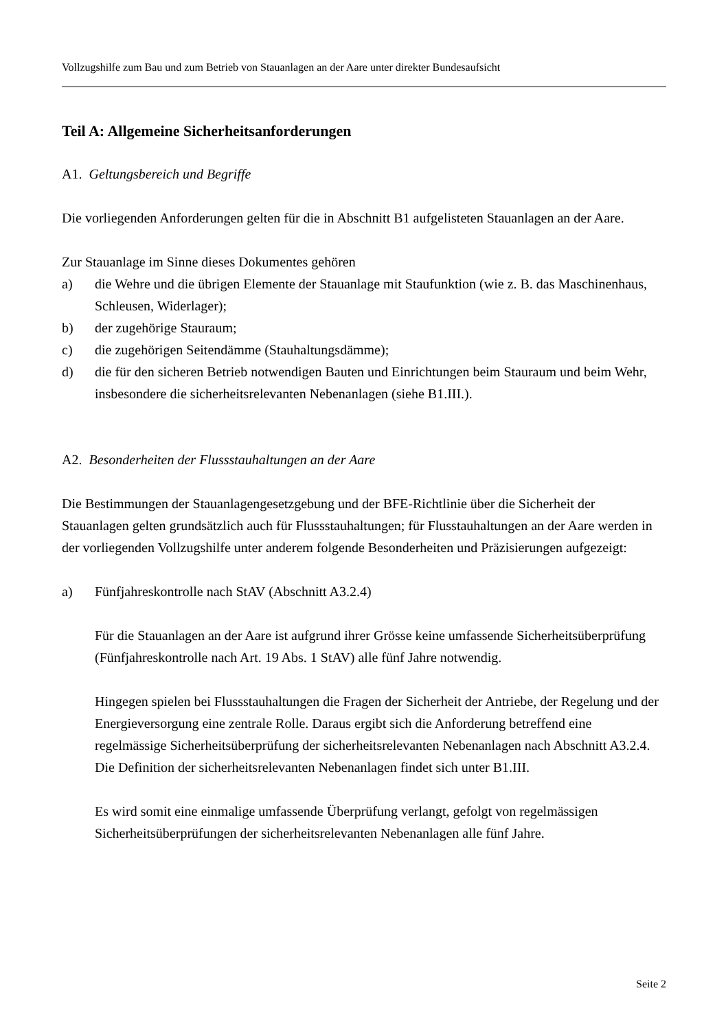Vollzugshilfe zum Bau und zum Betrieb von Stauanlagen an der Aare unter direkter Bundesaufsicht
Teil A: Allgemeine Sicherheitsanforderungen
A1. Geltungsbereich und Begriffe
Die vorliegenden Anforderungen gelten für die in Abschnitt B1 aufgelisteten Stauanlagen an der Aare.
Zur Stauanlage im Sinne dieses Dokumentes gehören
a) die Wehre und die übrigen Elemente der Stauanlage mit Staufunktion (wie z. B. das Maschinenhaus, Schleusen, Widerlager);
b) der zugehörige Stauraum;
c) die zugehörigen Seitendämme (Stauhaltungsdämme);
d) die für den sicheren Betrieb notwendigen Bauten und Einrichtungen beim Stauraum und beim Wehr, insbesondere die sicherheitsrelevanten Nebenanlagen (siehe B1.III.).
A2. Besonderheiten der Flussstauhaltungen an der Aare
Die Bestimmungen der Stauanlagengesetzgebung und der BFE-Richtlinie über die Sicherheit der Stauanlagen gelten grundsätzlich auch für Flussstauhaltungen; für Flusstauhaltungen an der Aare werden in der vorliegenden Vollzugshilfe unter anderem folgende Besonderheiten und Präzisierungen aufgezeigt:
a) Fünfjahreskontrolle nach StAV (Abschnitt A3.2.4)
Für die Stauanlagen an der Aare ist aufgrund ihrer Grösse keine umfassende Sicherheitsüberprüfung (Fünfjahreskontrolle nach Art. 19 Abs. 1 StAV) alle fünf Jahre notwendig.
Hingegen spielen bei Flussstauhaltungen die Fragen der Sicherheit der Antriebe, der Regelung und der Energieversorgung eine zentrale Rolle. Daraus ergibt sich die Anforderung betreffend eine regelmässige Sicherheitsüberprüfung der sicherheitsrelevanten Nebenanlagen nach Abschnitt A3.2.4. Die Definition der sicherheitsrelevanten Nebenanlagen findet sich unter B1.III.
Es wird somit eine einmalige umfassende Überprüfung verlangt, gefolgt von regelmässigen Sicherheitsüberprüfungen der sicherheitsrelevanten Nebenanlagen alle fünf Jahre.
Seite 2